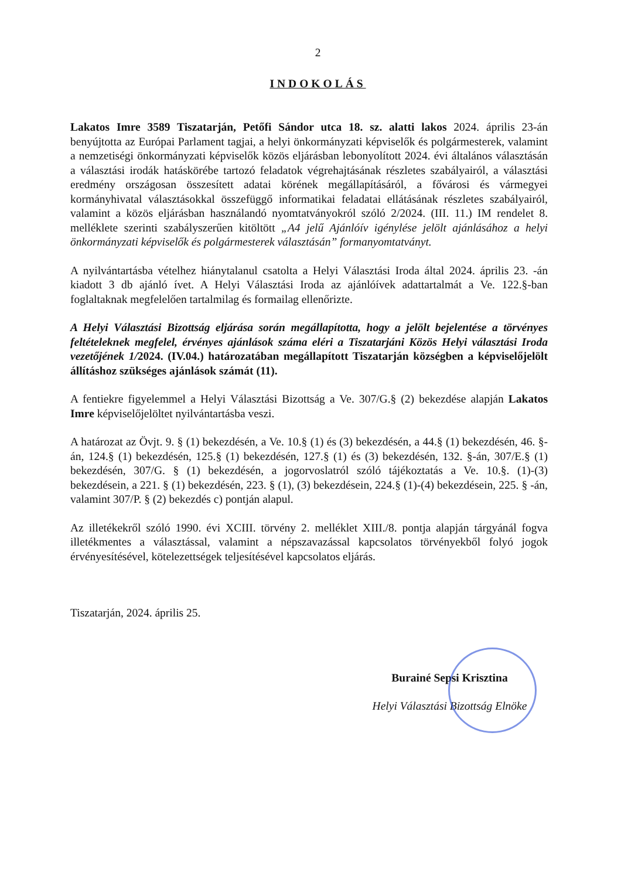2
INDOKOLÁS
Lakatos Imre 3589 Tiszatarján, Petőfi Sándor utca 18. sz. alatti lakos 2024. április 23-án benyújtotta az Európai Parlament tagjai, a helyi önkormányzati képviselők és polgármesterek, valamint a nemzetiségi önkormányzati képviselők közös eljárásban lebonyolított 2024. évi általános választásán a választási irodák hatáskörébe tartozó feladatok végrehajtásának részletes szabályairól, a választási eredmény országosan összesített adatai körének megállapításáról, a fővárosi és vármegyei kormányhivatal választásokkal összefüggő informatikai feladatai ellátásának részletes szabályairól, valamint a közös eljárásban használandó nyomtatványokról szóló 2/2024. (III. 11.) IM rendelet 8. melléklete szerinti szabályszerűen kitöltött „A4 jelű Ajánlóív igénylése jelölt ajánlásához a helyi önkormányzati képviselők és polgármesterek választásán” formanyomtatványt.
A nyilvántartásba vételhez hiánytalanul csatolta a Helyi Választási Iroda által 2024. április 23. -án kiadott 3 db ajánló ívet. A Helyi Választási Iroda az ajánlóívek adattartalmát a Ve. 122.§-ban foglaltaknak megfelelően tartalmilag és formailag ellenőrizte.
A Helyi Választási Bizottság eljárása során megállapította, hogy a jelölt bejelentése a törvényes feltételeknek megfelel, érvényes ajánlások száma eléri a Tiszatarjáni Közös Helyi választási Iroda vezetőjének 1/2024. (IV.04.) határozatában megállapított Tiszatarján községben a képviselőjelölt állításhoz szükséges ajánlások számát (11).
A fentiekre figyelemmel a Helyi Választási Bizottság a Ve. 307/G.§ (2) bekezdése alapján Lakatos Imre képviselőjelöltet nyilvántartásba veszi.
A határozat az Övjt. 9. § (1) bekezdésén, a Ve. 10.§ (1) és (3) bekezdésén, a 44.§ (1) bekezdésén, 46. §-án, 124.§ (1) bekezdésén, 125.§ (1) bekezdésén, 127.§ (1) és (3) bekezdésén, 132. §-án, 307/E.§ (1) bekezdésén, 307/G. § (1) bekezdésén, a jogorvoslatról szóló tájékoztatás a Ve. 10.§. (1)-(3) bekezdésein, a 221. § (1) bekezdésén, 223. § (1), (3) bekezdésein, 224.§ (1)-(4) bekezdésein, 225. § -án, valamint 307/P. § (2) bekezdés c) pontján alapul.
Az illetékekről szóló 1990. évi XCIII. törvény 2. melléklet XIII./8. pontja alapján tárgyánál fogva illetékmentes a választással, valamint a népszavazással kapcsolatos törvényekből folyó jogok érvényesítésével, kötelezettségek teljesítésével kapcsolatos eljárás.
Tiszatarján, 2024. április 25.
Burainé Sepsi Krisztina
Helyi Választási Bizottság Elnöke